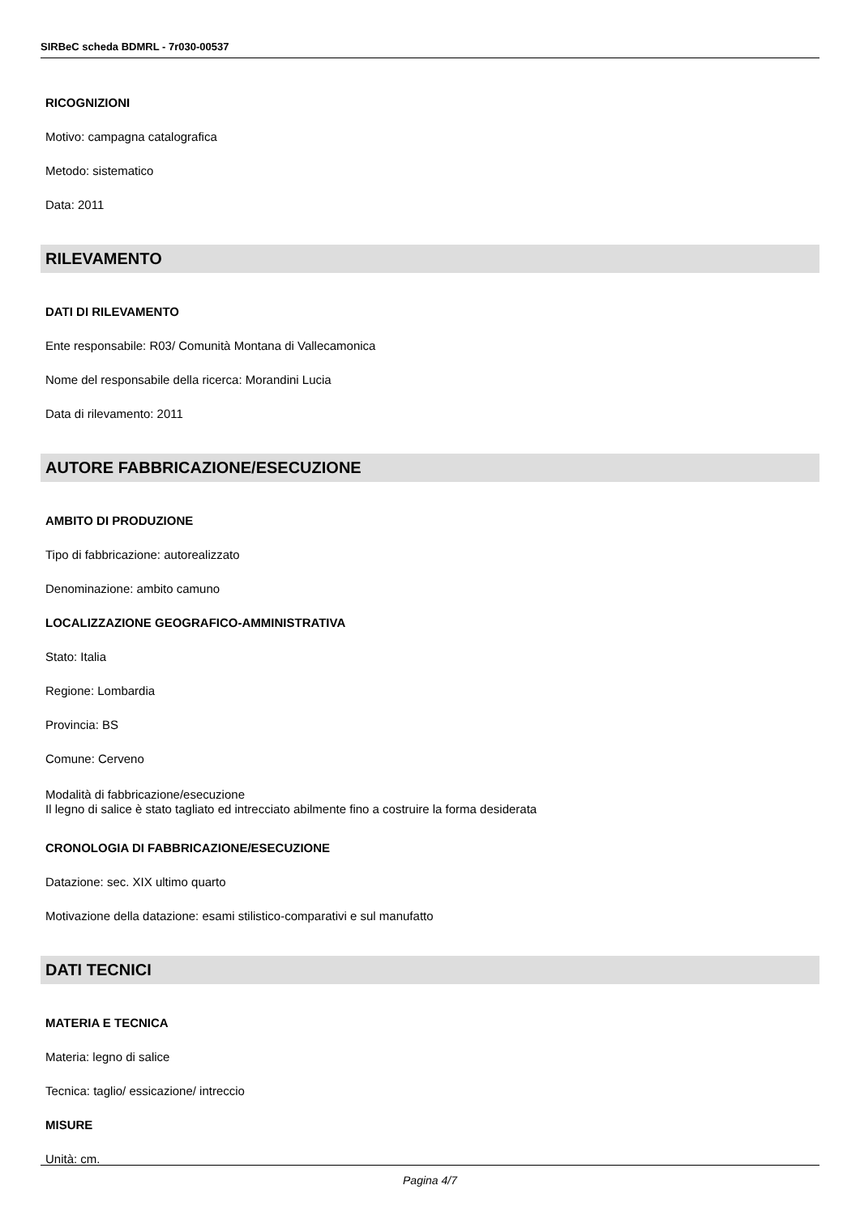SIRBeC scheda BDMRL - 7r030-00537
RICOGNIZIONI
Motivo: campagna catalografica
Metodo: sistematico
Data: 2011
RILEVAMENTO
DATI DI RILEVAMENTO
Ente responsabile: R03/ Comunità Montana di Vallecamonica
Nome del responsabile della ricerca: Morandini Lucia
Data di rilevamento: 2011
AUTORE FABBRICAZIONE/ESECUZIONE
AMBITO DI PRODUZIONE
Tipo di fabbricazione: autorealizzato
Denominazione: ambito camuno
LOCALIZZAZIONE GEOGRAFICO-AMMINISTRATIVA
Stato: Italia
Regione: Lombardia
Provincia: BS
Comune: Cerveno
Modalità di fabbricazione/esecuzione
Il legno di salice è stato tagliato ed intrecciato abilmente fino a costruire la forma desiderata
CRONOLOGIA DI FABBRICAZIONE/ESECUZIONE
Datazione: sec. XIX ultimo quarto
Motivazione della datazione: esami stilistico-comparativi e sul manufatto
DATI TECNICI
MATERIA E TECNICA
Materia: legno di salice
Tecnica: taglio/ essicazione/ intreccio
MISURE
Unità: cm.
Pagina 4/7